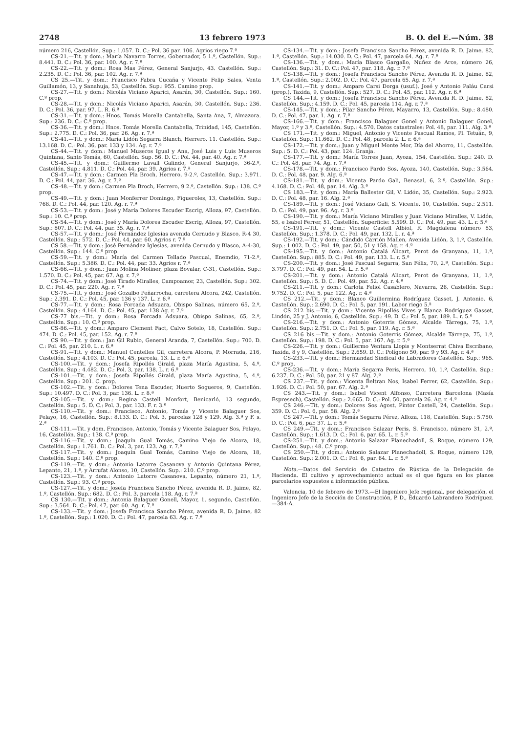2748 13 febrero 1973 B. O. del E.—Núm. 38
número 216, Castellón. Sup.: 1.057. D. C.: Pol. 36 par. 106. Agrios riego 7.ª
CS-21.—Tit. y dom.: María Navarro Torres, Gobernador, 5 1.º, Castellón. Sup.: 8.441. D. C.: Pol. 36, par. 100. Ag. r. 7.ª
CS-22.—Tit. y dom.: Rosa Mas Pérez, General Sanjurjo, 43. Castellón. Sup.: 2.235. D. C.: Pol. 36, par. 102. Ag. r. 7.ª
CS 25.—Tit. y dom.: Francisco Fabra Cucaña y Vicente Felip Sales, Venta Guillamón, 13, y Sanahuja, 53, Castellón. Sup.: 955. Camino prop.
CS-27.—Tit. y dom.: Nicolás Viciano Aparici, Asarán, 30, Castellón. Sup.: 160. C.º prop.
CS-28.—Tit. y dom.: Nicolás Viciano Aparici, Asarán, 30, Castellón. Sup.: 236. D. C.: Pol. 36, par. 97. L. R. 6.ª
CS-31.—Tit. y dom.: Hnos. Tomás Morella Cantabella, Santa Ana, 7, Almazora. Sup.: 236. D. C.: C.º prop.
CS-36.—Tit. y dom.: Hnos. Tomás Morella Cantabella, Trinidad, 145, Castellón. Sup.: 2.775. D. C.: Pol. 36, par. 26. Ag. r. 7.ª
CS-41.—Tit. y dom.: María Lidón Segarra Blanch, Herrero, 11. Castellón. Sup.: 13.168. D. C.: Pol. 36, par. 133 y 134. Ag. r. 7.ª
CS-44.—Tit. y dom.: Manuel Museros Igual y Ana, José Luis y Luis Museros Quintana, Santo Tomás, 60, Castellón. Sup. 56. D. C.: Pol. 44, par. 40. Ag. r. 7.ª
CS-45.—Tit. y dom.: Guillermo Lavall Galindo, General Sanjurjo, 36-2.º, Castellón. Sup.: 4.811. D. C.: Pol. 44, par. 39. Agrios r. 7.ª
CS-47.—Tit. y dom.: Carmen Pla Broch, Herrero, 9-2.º, Castellón. Sup.: 3.971. D. C.: Pol. 44, par. 36. Ag. r. 7.ª
CS-48.—Tit. y dom.: Carmen Pla Broch, Herrero, 9 2.º, Castellón. Sup.: 138. C.º prop.
CS-49.—Tit. y dom.: Juan Monferrer Domingo, Figueroles, 13, Castellón. Sup.: 768. D. C.: Pol. 44, par. 120. Ag. r. 7.ª
CS-53.—Tit. y dom.: José y María Dolores Escuder Escrig, Alloza, 97, Castellón. Sup.: 10. C.º prop.
CS-54.—Tit. y dom.: José y María Dolores Escuder Escrig, Alloza, 97, Castellón. Sup.: 807. D. C.: Pol. 44, par. 35. Ag. r. 7.ª
CS-57.—Tit. y dom.: José Fernández Iglesias avenida Cernudo y Blasco, R-4 30, Castellón. Sup.: 572. D. C.: Pol. 44, par. 60. Agrios r. 7.ª
CS 58.—Tit. y dom.: José Fernández Iglesias, avenida Cernudo y Blasco, A-4-30, Castellón. Sup.: 144. C.º prop.
CS-59.—Tit. y dom.: María del Carmen Tellado Pascual, Enemdio, 71-2.º, Castellón. Sup.: 5.386. D. C.: Pol. 44, par. 33. Agrios r. 7.ª
CS-66.—Tit. y dom.: Juan Molina Moliner, plaza Bovalar, C-31, Castellón. Sup.: 1.570. D. C.: Pol. 45, par. 67. Ag. r. 7.º
CS-74.—Tit. y dom.: José Tirado Miralles, Campoamor, 23, Castellón. Sup.: 302. D. C.: Pol. 45, par. 220. Ag. r. 7.ª
CS-75.—Tit. y dom.: José Gozalbo Peñarrocha, carretera Alcora, 242, Castellón. Sup.: 2.391. D. C.: Pol. 45, par. 136 y 137. L. r. 6.ª
CS-77.—Tit. y dom.: Rosa Forcada Adsuara, Obispo Salinas, número 65, 2.º, Castellón. Sup.: 4.164. D. C.: Pol. 45, par. 138 Ag. r. 7.ª
CS-77 bis.—Tit. y dom.: Rosa Forcada Adsuara, Obispo Salinas, 65, 2.º, Castellón. Sup.: 10. C.º prop.
CS-86.—Tit. y dom.: Amparo Clement Fact, Calvo Sotelo, 18, Castellón. Sup.: 474. D. C.: Pol. 45, par. 152. Ag. r. 7.ª
CS 90.—Tit. y dom.: Jan Gil Rubio, General Aranda, 7, Castellón. Sup.: 700. D. C.: Pol. 45, par. 210. L. r. 6.ª
CS-91.—Tit. y dom.: Manuel Centelles Gil, carretera Alcora, P. Morrada, 216, Castellón. Sup.: 4.103. D. C.: Pol. 45, parcela, 13. L. r. 6.ª
CS-100.—Tit. y dom.: Josefa Ripollés Girald, plaza María Agustina, 5, 4.º, Castellón. Sup.: 4.482. D. C.: Pol. 3, par. 138. L. r. 6.ª
CS-101.—Tit. y dom.: Josefa Ripollés Girald, plaza María Agustina, 5, 4.º, Castellón. Sup.: 201. C. prop.
CS-102.—Tit. y dom.: Dolores Tena Escuder, Huerto Sogueros, 9, Castellón. Sup.: 10.497. D. C.: Pol. 3, par. 136. L. r. 8.ª
CS-105.—Tit. y dom.: Regina Castell Monfort, Benicarló, 13 segundo, Castellón. Sup.: 5. D. C.: Pol. 3, par. 133. F. r. 3.ª
CS-110.—Tit. y dom.: Francisco, Antonio, Tomás y Vicente Balaguer Sos, Pelayo, 16, Castellón. Sup.: 8.133. D. C.: Pol. 3, parcelas 128 y 129. Alg. 3.ª y F. s. 2.ª
CS-111.—Tit. y dom. Francisco, Antonio, Tomás y Vicente Balaguer Sos, Pelayo, 16, Castellón. Sup.: 138. C.º prop.
CS-116.—Tit. y dom.: Joaquín Gual Tomás, Camino Viejo de Alcora, 18, Castellón. Sup.: 1.761. D. C.: Pol. 3, par. 123. Ag. r. 7.ª
CS-117.—Tit. y dom.: Joaquín Gual Tomás, Camino Viejo de Alcora, 18, Castellón. Sup.: 140. C.º prop.
CS-119.—Tit. y dom.: Antonio Latorre Casanova y Antonio Quintana Pérez, Lepanto, 21, 1.º, y Arrufat Alonso, 10, Castellón. Sup.: 210. C.º prop.
CS-123.—Tit. y dom.: Antonio Latorre Casanova, Lepanto, número 21, 1.º, Castellón. Sup.: 93. C.º prop.
CS-127.—Tit. y dom.: Josefa Francisca Sancho Pérez, avenida R. D. Jaime, 82, 1.º, Castellón. Sup.: 682. D. C.: Pol. 3, parcela 118. Ag. r. 7.ª
CS 130.—Tit. y dom.: Antonia Balaguer Gonell, Mayor, 1, segundo, Castellón. Sup.: 3.564. D. C.: Pol. 47, par. 60. Ag. r. 7.ª
CS-133.—Tit. y dom.: Josefa Francisca Sancho Pérez, avenida R. D. Jaime, 82 1.º, Castellón. Sup.: 1.020. D. C.: Pol. 47, parcela 63. Ag. r. 7.ª
CS-134.—Tit. y dom.: Josefa Francisca Sancho Pérez, avenida R. D. Jaime, 82, 1.º, Castellón. Sup.: 14.030. D. C.: Pol. 47, parcela 64. Ag. r. 7.ª
CS-136.—Tit. y dom.: María Blasco Gargallo, Nuñez de Arce, número 26, Castellón. Sup.: 31. D. C.: Pol. 47, par. 118. Ag. r. 7.ª
CS-138.—Tit. y dom.: Josefa Francisca Sancho Pérez, Avenida R. D. Jaime, 82, 1.º, Castellón. Sup.: 2.002. D. C.: Pol. 47, parcela 65. Ag. r. 7.ª
CS-141.—Tit. y dom.: Amparo Carsi Dorga (usuf.), José y Antonio Paláu Carsi (prop.), Taxida, 9, Castellón. Sup.: 527. D. C.: Pol. 45, par. 112. Ag. r. 6.ª
CS 144.—Tit. y dom.: Josefa Francisca Sancho Pérez, Avenida R. D. Jaime, 82, Castellón. Sup.: 4.159. D. C.: Pol. 45, parcela 114. Ag. r. 7.ª
CS-145.—Tit. y dom.: Pilar Sancho Pérez, Mayarro, 13, Castellón. Sup.: 8.480. D. C.: Pol. 47, par. 1. Ag. r. 7.ª
CS-166.—Tit. y dom.: Francisco Balaguer Gonel y Antonio Balaguer Gonel, Mayor, 1.º y 3.º, Castellón. Sup.: 4.570. Datos catastrales: Pol. 48, par. 111. Alg. 3.ª
CS 171.—Tit. y dom.: Miguel, Antonio y Vicente Pascual Ramos, Pl. Tetuán, 9, Castellón. Sup.: 11.662. D. C.: Pol. 48, parcela 2. L. r. 6.ª
CS-172.—Tit. y dom.: Juan y Miguel Monte Mor, Día del Ahorro, 11, Castellón. Sup.: 5. D. C.: Pol. 43, par. 124. Granja.
CS-177.—Tit. y dom.: María Torres Juan, Ayoza, 154, Castellón. Sup.: 240. D. C.: Pol. 48, par. 74. Ag. r. 7.ª
CS-178.—Tit. y dom.: Francisco Pardo Sos, Ayoza, 140, Castellón. Sup.: 3.564. D. C.: Pol. 48, par. 9. Alg. 6.ª
CS-181.—Tit. y dom.: Vicenta Pardo Gali, Benasal, 6, 2.º, Castellón. Sup.: 4.168. D. C.: Pol. 48, par. 14. Alg. 3.ª
CS 183.—Tit. y dom.: María Ballester Gil, V. Lidón, 35, Castellón. Sup.: 2.923. D. C.: Pol. 48, par. 16. Alg. 2.ª
CS-189.—Tit. y dom.: José Viciano Gali, S. Vicente, 10, Castellón. Sup.: 2.511. D. C.: Pol. 49, par. 96. Ag. r. 3.ª
CS-190.—Tit. y dom.: María Viciano Miralles y Juan Viciano Miralles, V. Lidón, 55, e Isabel Ferrer, 51, Castellón. Superficie: 5.599. D. C.: Pol. 49, par. 43. L. r. 5.ª
CS-191.—Tit. y dom.: Vicente Castell Albiol, R. Magdalena número 83, Castellón. Sup.: 1.378. D. C.: Pol. 49, par. 132. L. r. 4.ª
CS-192.—Tit. y dom.: Cándido Carrión Mallen, Avenida Lidón, 3, 1.º, Castellón. Sup.: 1.002. D. C.: Pol. 49, par. 50, 51 y 158. Ag. r. 4.ª
CS-195.—Tit. y dom.: Antonio Catalá Alicart, Perot de Granyana, 11, 1.º, Castellón. Sup.: 885. D. C.: Pol. 49, par. 133. L. r. 5.ª
CS-200.—Tit. y dom.: José Pascual Segarra, San Félix, 70, 2.º, Castellón. Sup.: 3.797. D. C.: Pol. 49, par. 54. L. r. 5.ª
CS-201.—Tit. y dom.: Antonio Catalá Alicart, Perot de Granyana, 11, 1.º, Castellón. Sup.: 5. D. C.: Pol. 49, par. 52. Ag. r. 4.ª
CS-211.—Tit. y dom.: Carlota Feliol Casablero, Navarra, 26, Castellón. Sup.: 9.752. D. C.: Pol. 5, par. 122. Ag. r. 4.ª
CS 212.—Tit. y dom.: Blanco Guillermina Rodríguez Gasset, J. Antonio, 6, Castellón. Sup.: 2.690. D. C.: Pol. 5, par. 191. Labor riego 5.ª
CS 212 bis.—Tit. y dom.: Vicente Ripollés Vives y Blanca Rodríguez Gasset, Lindón, 25 y J. Antonio, 6, Castellón. Sup.: 49. D. C.: Pol. 5, par. 189. L. r. 5.ª
CS-216.—Tit. y dom.: Antonio Goterris Gómez, Alcalde Tárrega, 75, 1.º, Castellón. Sup.: 2.751. D. C.: Pol. 5, par. 119. Ag. r. 5.ª
CS 216 bis.—Tit. y dom.: Antonio Goterris Gómez, Alcalde Tárrega, 75, 1.º, Castellón. Sup.: 198. D. C.: Pol. 5, par. 167. Ag. r. 5.ª
CS-226.—Tit. y dom.: Guillermo Ventura Llopis y Montserrat Chiva Escribano, Taxida, 8 y 9, Castellón. Sup.: 2.659. D. C.: Polígono 50, par. 9 y 93. Ag. r. 4.ª
CS-233.—Tit. y dom.: Hermandad Sindical de Labradores Castellón. Sup.: 965. C.º prop.
CS-236.—Tit. y dom.: María Segarra Peris, Herrero, 10, 1.º, Castellón. Sup.: 6.237. D. C.: Pol. 50, par. 21 y 87. Alg. 2.ª
CS 237.—Tit. y dom.: Vicenta Beltran Nos, Isabel Ferrer, 62, Castellón. Sup.: 1.926. D. C.: Pol. 50, par. 67. Alg. 2.ª
CS 243.—Tit. y dom.: Isabel Vicent Alfonso, Carretera Barcelona (Masía Espresech), Castellón. Sup.: 2.665. D. C.: Pol. 50, parcela 26. Ag. r. 4.ª
CS 246.—Tit. y dom.: Dolores Sos Agost, Pintor Castell, 24, Castellón. Sup.: 359. D. C.: Pol. 6, par. 58. Alg. 2.ª
CS 247.—Tit. y dom.: Tomás Segarra Pérez, Alloza, 118, Castellón. Sup.: 5.750. D. C.: Pol. 6, par. 37. L. r. 5.ª
CS 249.—Tit. y dom.: Francisco Salazar Peris, S. Francisco, número 31, 2.º, Castellón. Sup.: 1.613. D. C.: Pol. 6, par. 65. L. r. 5.ª
CS-251.—Tit. y dom.: Antonio Salazar Planechadoll, S. Roque, número 129, Castellón. Sup.: 48. C.º prop.
CS 250.—Tit. y dom.: Antonio Salazar Planechadoll, S. Roque, número 129, Castellón. Sup.: 2.001. D. C.: Pol. 6, par. 64. L. r. 5.ª
Nota.—Datos del Servicio de Catastro de Rústica de la Delegación de Hacienda. El cultivo y aprovechamiento actual es el que figura en los planos parcelarios expuestos a información pública.
Valencia, 10 de febrero de 1973.—El Ingeniero Jefe regional, por delegación, el Ingeniero Jefe de la Sección de Construcción, P. D., Eduardo Labrandero Rodríguez.—384-A.